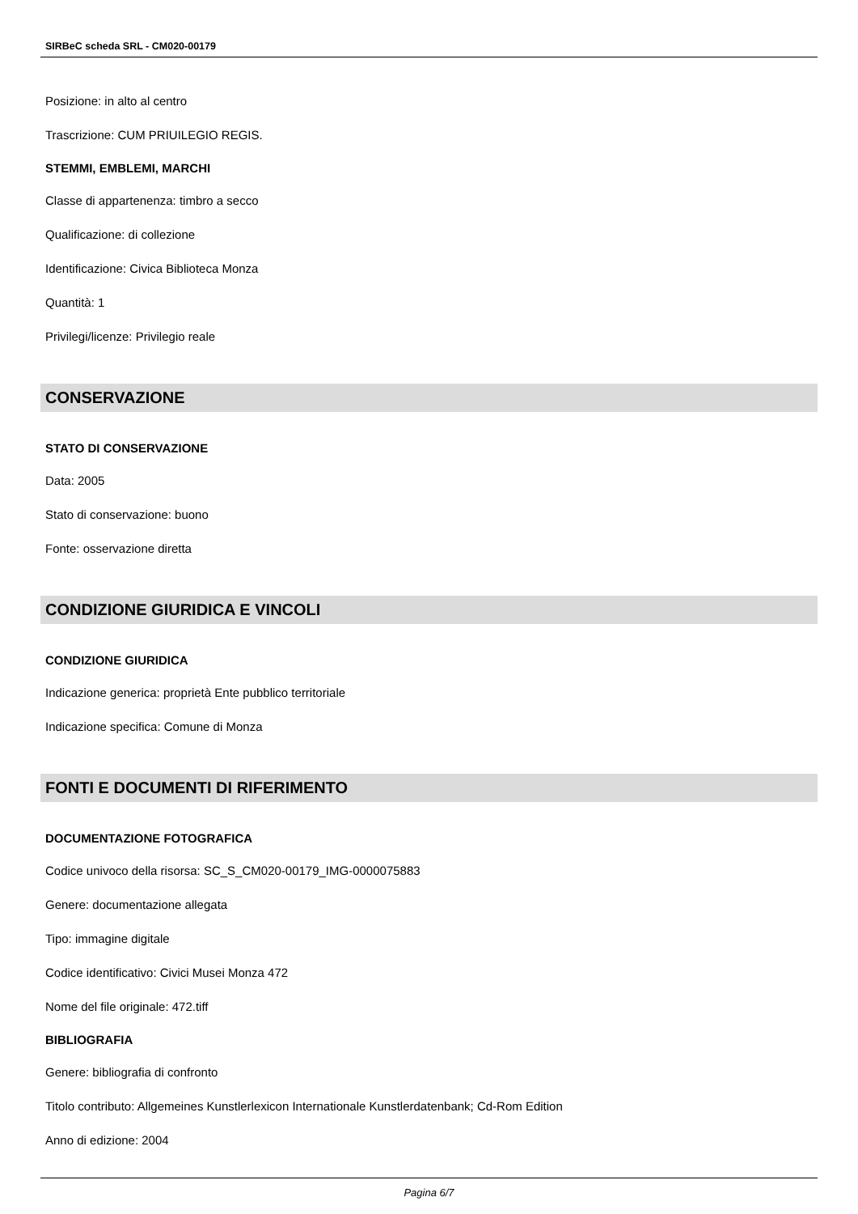SIRBeC scheda SRL - CM020-00179
Posizione: in alto al centro
Trascrizione: CUM PRIUILEGIO REGIS.
STEMMI, EMBLEMI, MARCHI
Classe di appartenenza: timbro a secco
Qualificazione: di collezione
Identificazione: Civica Biblioteca Monza
Quantità: 1
Privilegi/licenze: Privilegio reale
CONSERVAZIONE
STATO DI CONSERVAZIONE
Data: 2005
Stato di conservazione: buono
Fonte: osservazione diretta
CONDIZIONE GIURIDICA E VINCOLI
CONDIZIONE GIURIDICA
Indicazione generica: proprietà Ente pubblico territoriale
Indicazione specifica: Comune di Monza
FONTI E DOCUMENTI DI RIFERIMENTO
DOCUMENTAZIONE FOTOGRAFICA
Codice univoco della risorsa: SC_S_CM020-00179_IMG-0000075883
Genere: documentazione allegata
Tipo: immagine digitale
Codice identificativo: Civici Musei Monza 472
Nome del file originale: 472.tiff
BIBLIOGRAFIA
Genere: bibliografia di confronto
Titolo contributo: Allgemeines Kunstlerlexicon Internationale Kunstlerdatenbank; Cd-Rom Edition
Anno di edizione: 2004
Pagina 6/7